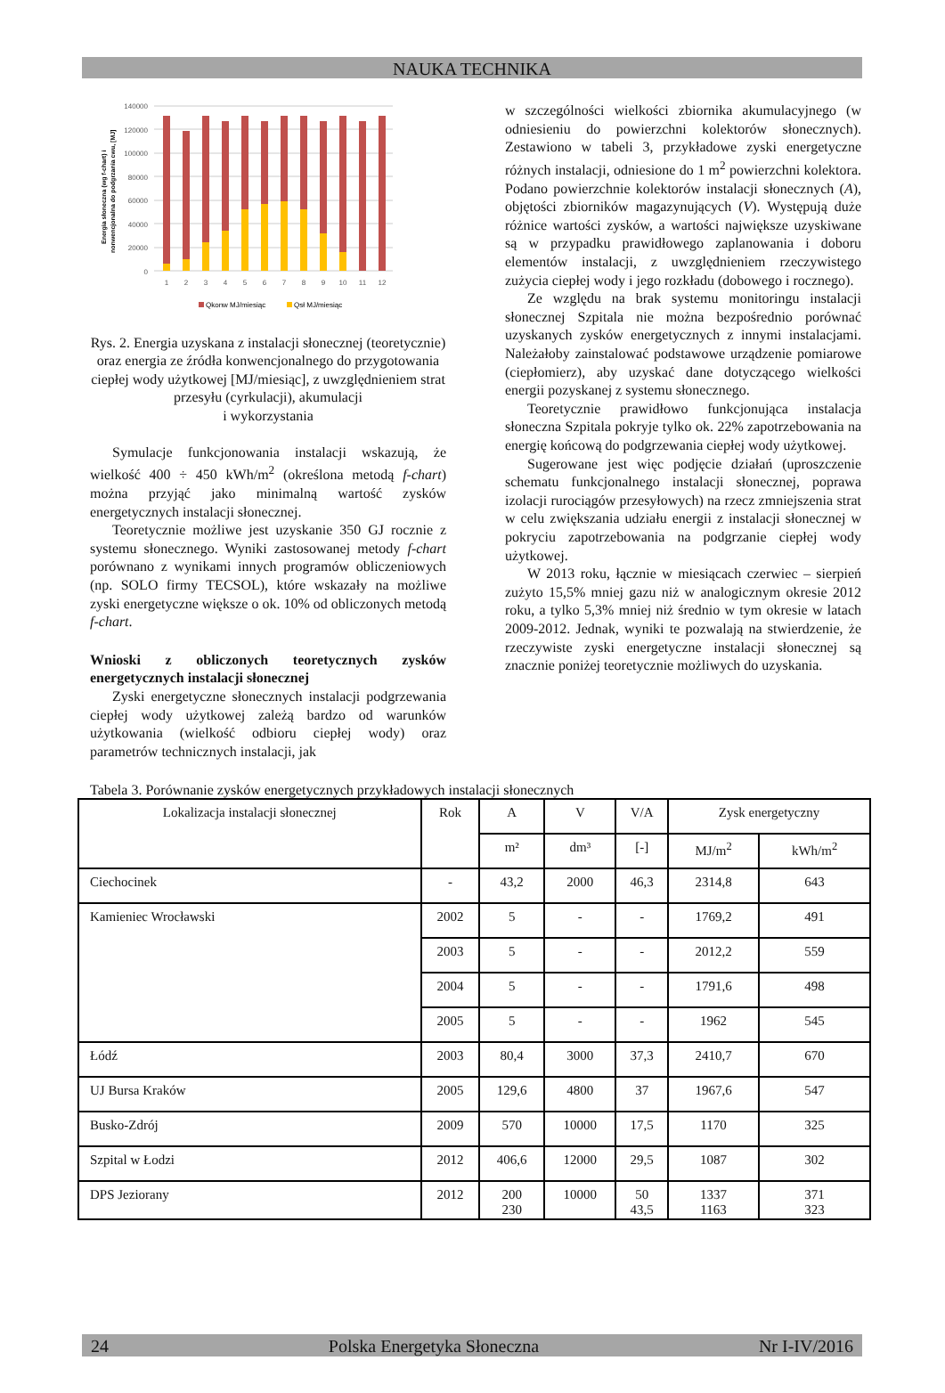NAUKA TECHNIKA
Energia słoneczna (wg f-chart) i
nonwencjonalna do podgrzania cwu, [MJ]
140000
120000
100000
80000
60000
40000
20000
0
1
2
3
4
5
6
7
8
9
10
11
12
Qkonw MJ/miesiąc
Qsł MJ/miesiąc
Rys. 2. Energia uzyskana z instalacji słonecznej (teoretycznie) oraz energia ze źródła konwencjonalnego do przygotowania ciepłej wody użytkowej [MJ/miesiąc], z uwzględnieniem strat przesyłu (cyrkulacji), akumulacji
i wykorzystania
Symulacje funkcjonowania instalacji wskazują, że wielkość 400 ÷ 450 kWh/m<sup>2</sup> (określona metodą f-chart) można przyjąć jako minimalną wartość zysków energetycznych instalacji słonecznej.
Teoretycznie możliwe jest uzyskanie 350 GJ rocznie z systemu słonecznego. Wyniki zastosowanej metody f-chart porównano z wynikami innych programów obliczeniowych (np. SOLO firmy TECSOL), które wskazały na możliwe zyski energetyczne większe o ok. 10% od obliczonych metodą f-chart.
Wnioski z obliczonych teoretycznych zysków energetycznych instalacji słonecznej
Zyski energetyczne słonecznych instalacji podgrzewania ciepłej wody użytkowej zależą bardzo od warunków użytkowania (wielkość odbioru ciepłej wody) oraz parametrów technicznych instalacji, jak
w szczególności wielkości zbiornika akumulacyjnego (w odniesieniu do powierzchni kolektorów słonecznych). Zestawiono w tabeli 3, przykładowe zyski energetyczne różnych instalacji, odniesione do 1 m<sup>2</sup> powierzchni kolektora. Podano powierzchnie kolektorów instalacji słonecznych (A), objętości zbiorników magazynujących (V). Występują duże różnice wartości zysków, a wartości największe uzyskiwane są w przypadku prawidłowego zaplanowania i doboru elementów instalacji, z uwzględnieniem rzeczywistego zużycia ciepłej wody i jego rozkładu (dobowego i rocznego).
Ze względu na brak systemu monitoringu instalacji słonecznej Szpitala nie można bezpośrednio porównać uzyskanych zysków energetycznych z innymi instalacjami. Należałoby zainstalować podstawowe urządzenie pomiarowe (ciepłomierz), aby uzyskać dane dotyczącego wielkości energii pozyskanej z systemu słonecznego.
Teoretycznie prawidłowo funkcjonująca instalacja słoneczna Szpitala pokryje tylko ok. 22% zapotrzebowania na energię końcową do podgrzewania ciepłej wody użytkowej.
Sugerowane jest więc podjęcie działań (uproszczenie schematu funkcjonalnego instalacji słonecznej, poprawa izolacji rurociągów przesyłowych) na rzecz zmniejszenia strat w celu zwiększania udziału energii z instalacji słonecznej w pokryciu zapotrzebowania na podgrzanie ciepłej wody użytkowej.
W 2013 roku, łącznie w miesiącach czerwiec – sierpień zużyto 15,5% mniej gazu niż w analogicznym okresie 2012 roku, a tylko 5,3% mniej niż średnio w tym okresie w latach 2009-2012. Jednak, wyniki te pozwalają na stwierdzenie, że rzeczywiste zyski energetyczne instalacji słonecznej są znacznie poniżej teoretycznie możliwych do uzyskania.
Tabela 3. Porównanie zysków energetycznych przykładowych instalacji słonecznych
| Lokalizacja instalacji słonecznej | Rok | A | V | V/A | Zysk energetyczny | |
| --- | --- | --- | --- | --- | --- | --- |
| | | m² | dm³ | [-] | MJ/m<sup>2</sup> | kWh/m<sup>2</sup> |
| Ciechocinek | - | 43,2 | 2000 | 46,3 | 2314,8 | 643 |
| Kamieniec Wrocławski | 2002 | 5 | - | - | 1769,2 | 491 |
| | 2003 | 5 | - | - | 2012,2 | 559 |
| | 2004 | 5 | - | - | 1791,6 | 498 |
| | 2005 | 5 | - | - | 1962 | 545 |
| Łódź | 2003 | 80,4 | 3000 | 37,3 | 2410,7 | 670 |
| UJ Bursa Kraków | 2005 | 129,6 | 4800 | 37 | 1967,6 | 547 |
| Busko-Zdrój | 2009 | 570 | 10000 | 17,5 | 1170 | 325 |
| Szpital w Łodzi | 2012 | 406,6 | 12000 | 29,5 | 1087 | 302 |
| DPS Jeziorany | 2012 | 200 230 | 10000 | 50 43,5 | 1337 1163 | 371 323 |
24 Polska Energetyka Słoneczna Nr I-IV/2016